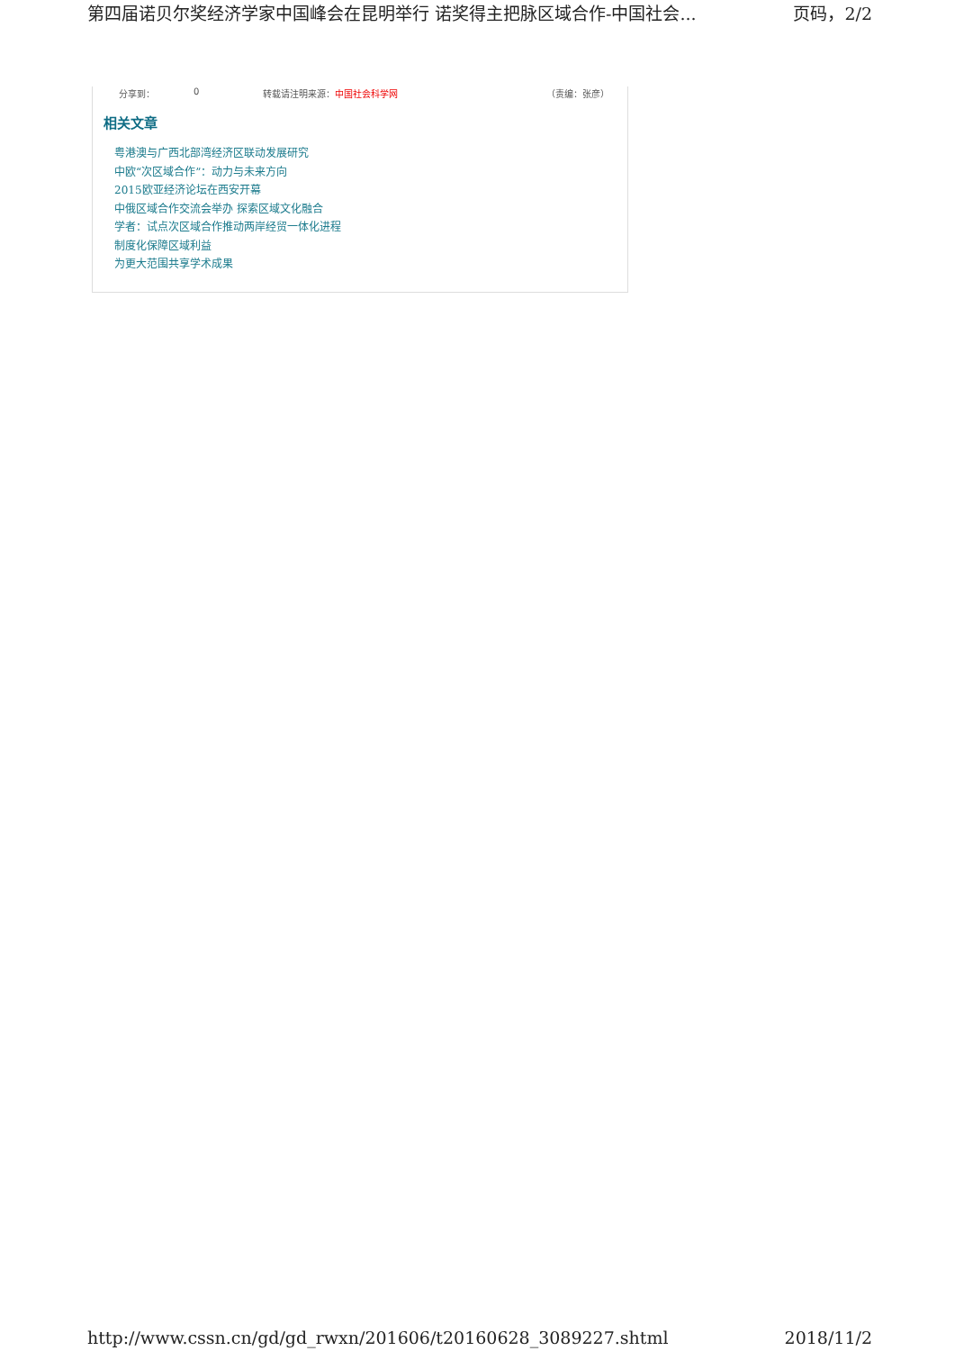第四届诺贝尔奖经济学家中国峰会在昆明举行 诺奖得主把脉区域合作-中国社会... 页码，2/2
分享到： 0 转载请注明来源：中国社会科学网 （责编：张彦）
相关文章
粤港澳与广西北部湾经济区联动发展研究
中欧“次区域合作”：动力与未来方向
2015欧亚经济论坛在西安开幕
中俄区域合作交流会举办 探索区域文化融合
学者：试点次区域合作推动两岸经贸一体化进程
制度化保障区域利益
为更大范围共享学术成果
http://www.cssn.cn/gd/gd_rwxn/201606/t20160628_3089227.shtml 2018/11/2